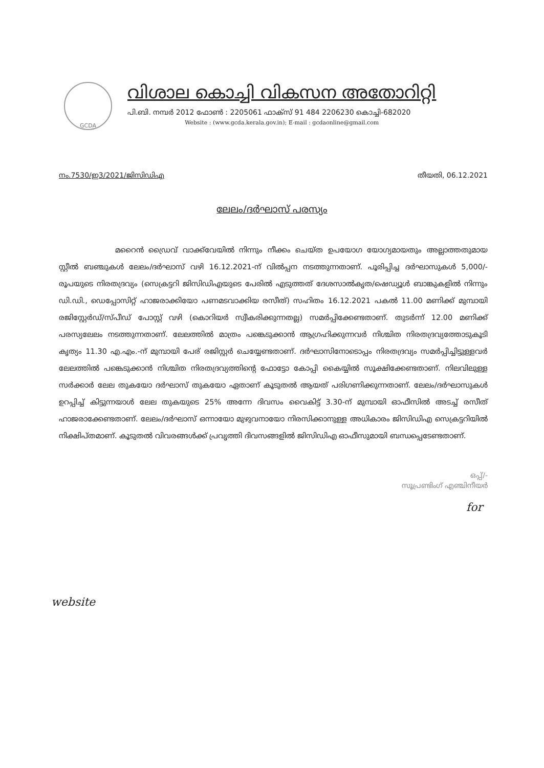GCDA
വിശാല കൊച്ചി വികസന അതോറിറ്റി
പി.ബി. നമ്പർ 2012 ഫോൺ : 2205061 ഫാക്സ് 91 484 2206230 കൊച്ചി-682020
Website : (www.gcda.kerala.gov.in); E-mail : gcdaonline@gmail.com
നം.7530/ഇ3/2021/ജിസിഡിഎ തീയതി, 06.12.2021
ലേലം/ദർഘാസ് പരസ്യം
മറൈൻ ഡ്രൈവ് വാക്ക്‌വേയിൽ നിന്നും നീക്കം ചെയ്ത ഉപയോഗ യോഗ്യമായതും അല്ലാത്തതുമായ സ്റ്റീൽ ബഞ്ചുകൾ ലേലം/ദർഘാസ് വഴി 16.12.2021-ന് വിൽപ്പന നടത്തുന്നതാണ്. പൂരിപ്പിച്ച ദർഘാസുകൾ 5,000/- രൂപയുടെ നിരതദ്രവ്യം (സെക്രട്ടറി ജിസിഡിഎയുടെ പേരിൽ എടുത്തത് ദേശസാൽകൃത/ഷെഡ്യൂൾ ബാങ്കുകളിൽ നിന്നും ഡി.ഡി., ഡെപ്പോസിറ്റ് ഹാജരാക്കിയോ പണമടവാക്കിയ രസീത്) സഹിതം 16.12.2021 പകൽ 11.00 മണിക്ക് മുമ്പായി രജിസ്റ്റേർഡ്/സ്പീഡ് പോസ്റ്റ് വഴി (കൊറിയർ സ്വീകരിക്കുന്നതല്ല) സമർപ്പിക്കേണ്ടതാണ്. തുടർന്ന് 12.00 മണിക്ക് പരസ്യലേലം നടത്തുന്നതാണ്. ലേലത്തിൽ മാത്രം പങ്കെടുക്കാൻ ആഗ്രഹിക്കുന്നവർ നിശ്ചിത നിരതദ്രവ്യത്തോടുകൂടി കൃത്യം 11.30 എ.എം.-ന് മുമ്പായി പേര് രജിസ്റ്റർ ചെയ്യേണ്ടതാണ്. ദർഘാസിനോടൊപ്പം നിരതദ്രവ്യം സമർപ്പിച്ചിട്ടുള്ളവർ ലേലത്തിൽ പങ്കെടുക്കാൻ നിശ്ചിത നിരതദ്രവ്യത്തിന്റെ ഫോട്ടോ കോപ്പി കൈയ്യിൽ സൂക്ഷിക്കേണ്ടതാണ്. നിലവിലുള്ള സർക്കാർ ലേല തുകയോ ദർഘാസ് തുകയോ ഏതാണ് കൂടുതൽ ആയത് പരിഗണിക്കുന്നതാണ്. ലേലം/ദർഘാസുകൾ ഉറപ്പിച്ച് കിട്ടുന്നയാൾ ലേല തുകയുടെ 25% അന്നേ ദിവസം വൈകിട്ട് 3.30-ന് മുമ്പായി ഓഫീസിൽ അടച്ച് രസീത് ഹാജരാക്കേണ്ടതാണ്. ലേലം/ദർഘാസ് ഒന്നായോ മുഴുവനായോ നിരസിക്കാനുള്ള അധികാരം ജിസിഡിഎ സെക്രട്ടറിയിൽ നിക്ഷിപ്തമാണ്. കൂടുതൽ വിവരങ്ങൾക്ക് പ്രവൃത്തി ദിവസങ്ങളിൽ ജിസിഡിഎ ഓഫീസുമായി ബന്ധപ്പെടേണ്ടതാണ്.
ഒപ്പ്/-
സൂപ്രണ്ടിംഗ് എഞ്ചിനീയർ
for
website